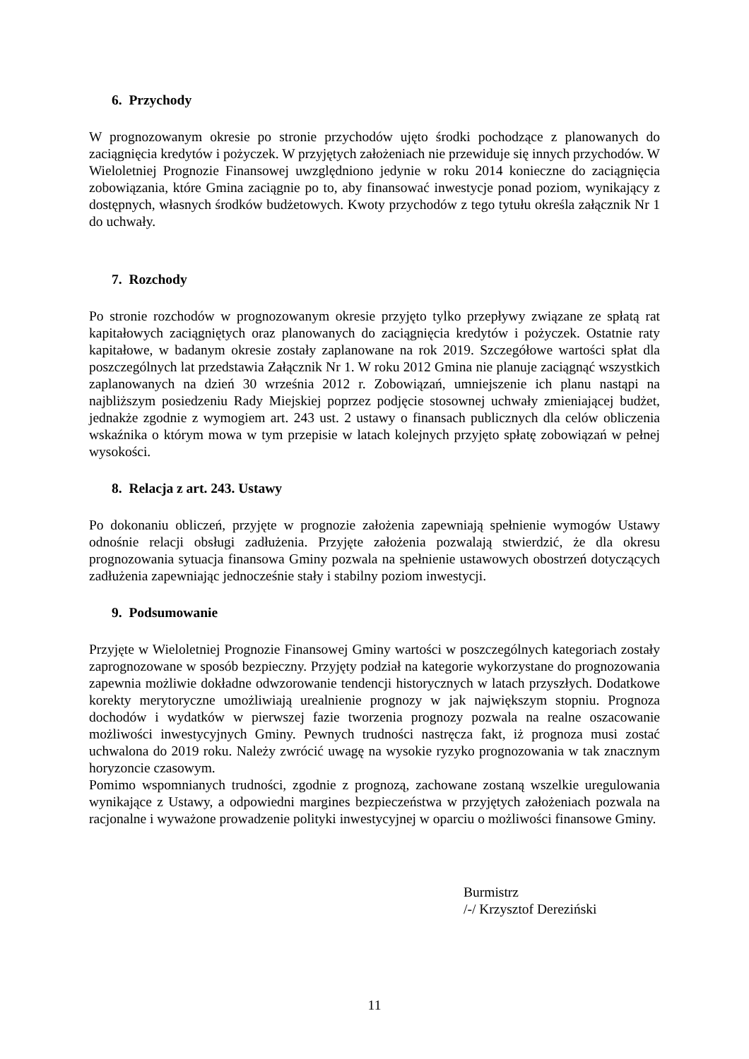6. Przychody
W prognozowanym okresie po stronie przychodów ujęto środki pochodzące z planowanych do zaciągnięcia kredytów i pożyczek. W przyjętych założeniach nie przewiduje się innych przychodów. W Wieloletniej Prognozie Finansowej uwzględniono jedynie w roku 2014 konieczne do zaciągnięcia zobowiązania, które Gmina zaciągnie po to, aby finansować inwestycje ponad poziom, wynikający z dostępnych, własnych środków budżetowych. Kwoty przychodów z tego tytułu określa załącznik Nr 1 do uchwały.
7. Rozchody
Po stronie rozchodów w prognozowanym okresie przyjęto tylko przepływy związane ze spłatą rat kapitałowych zaciągniętych oraz planowanych do zaciągnięcia kredytów i pożyczek. Ostatnie raty kapitałowe, w badanym okresie zostały zaplanowane na rok 2019. Szczegółowe wartości spłat dla poszczególnych lat przedstawia Załącznik Nr 1. W roku 2012 Gmina nie planuje zaciągnąć wszystkich zaplanowanych na dzień 30 września 2012 r. Zobowiązań, umniejszenie ich planu nastąpi na najbliższym posiedzeniu Rady Miejskiej poprzez podjęcie stosownej uchwały zmieniającej budżet, jednakże zgodnie z wymogiem art. 243 ust. 2 ustawy o finansach publicznych dla celów obliczenia wskaźnika o którym mowa w tym przepisie w latach kolejnych przyjęto spłatę zobowiązań w pełnej wysokości.
8. Relacja z art. 243. Ustawy
Po dokonaniu obliczeń, przyjęte w prognozie założenia zapewniają spełnienie wymogów Ustawy odnośnie relacji obsługi zadłużenia. Przyjęte założenia pozwalają stwierdzić, że dla okresu prognozowania sytuacja finansowa Gminy pozwala na spełnienie ustawowych obostrzeń dotyczących zadłużenia zapewniając jednocześnie stały i stabilny poziom inwestycji.
9. Podsumowanie
Przyjęte w Wieloletniej Prognozie Finansowej Gminy wartości w poszczególnych kategoriach zostały zaprognozowane w sposób bezpieczny. Przyjęty podział na kategorie wykorzystane do prognozowania zapewnia możliwie dokładne odwzorowanie tendencji historycznych w latach przyszłych. Dodatkowe korekty merytoryczne umożliwiają urealnienie prognozy w jak największym stopniu. Prognoza dochodów i wydatków w pierwszej fazie tworzenia prognozy pozwala na realne oszacowanie możliwości inwestycyjnych Gminy. Pewnych trudności nastręcza fakt, iż prognoza musi zostać uchwalona do 2019 roku. Należy zwrócić uwagę na wysokie ryzyko prognozowania w tak znacznym horyzoncie czasowym.
Pomimo wspomnianych trudności, zgodnie z prognozą, zachowane zostaną wszelkie uregulowania wynikające z Ustawy, a odpowiedni margines bezpieczeństwa w przyjętych założeniach pozwala na racjonalne i wyważone prowadzenie polityki inwestycyjnej w oparciu o możliwości finansowe Gminy.
Burmistrz
/-/ Krzysztof Dereziński
11